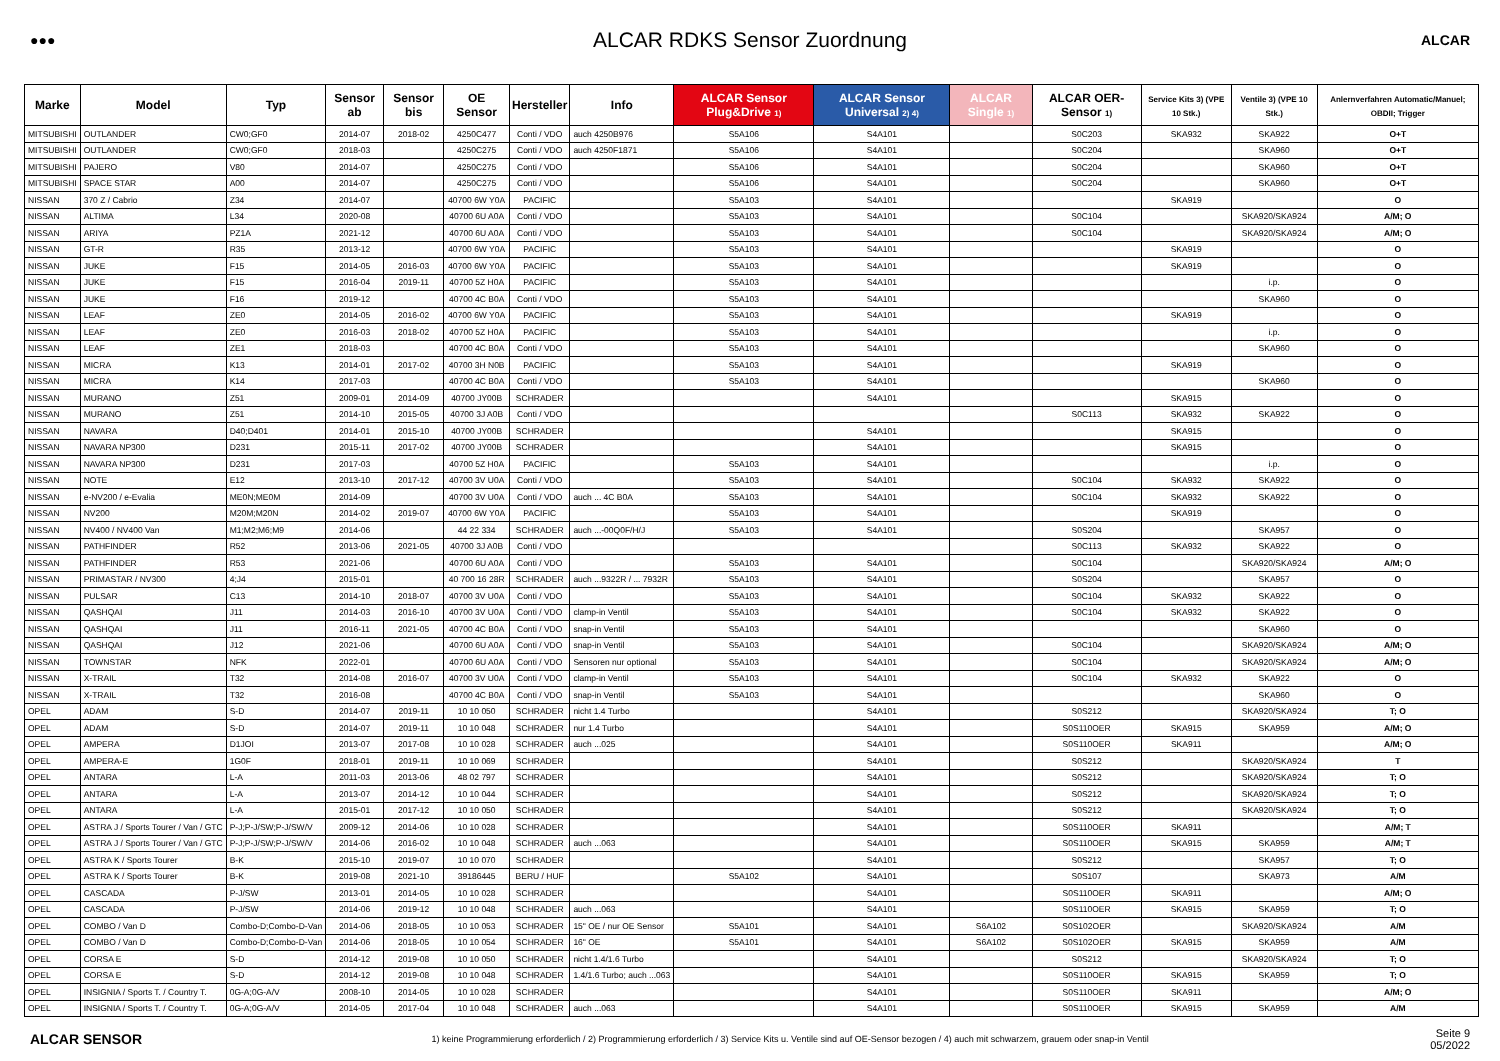●●●
ALCAR RDKS Sensor Zuordnung
ALCAR
| Marke | Model | Typ | Sensor ab | Sensor bis | OE Sensor | Hersteller | Info | ALCAR Sensor Plug&Drive 1) | ALCAR Sensor Universal 2) 4) | ALCAR Single 1) | ALCAR OER-Sensor 1) | Service Kits 3) (VPE 10 Stk.) | Ventile 3) (VPE 10 Stk.) | Anlernverfahren Automatic/Manuel; OBDII; Trigger |
| --- | --- | --- | --- | --- | --- | --- | --- | --- | --- | --- | --- | --- | --- | --- |
| MITSUBISHI | OUTLANDER | CW0;GF0 | 2014-07 | 2018-02 | 4250C477 | Conti / VDO | auch 4250B976 | S5A106 | S4A101 | | S0C203 | SKA932 | SKA922 | O+T |
| MITSUBISHI | OUTLANDER | CW0;GF0 | 2018-03 | | 4250C275 | Conti / VDO | auch 4250F1871 | S5A106 | S4A101 | | S0C204 | | SKA960 | O+T |
| MITSUBISHI | PAJERO | V80 | 2014-07 | | 4250C275 | Conti / VDO | | S5A106 | S4A101 | | S0C204 | | SKA960 | O+T |
| MITSUBISHI | SPACE STAR | A00 | 2014-07 | | 4250C275 | Conti / VDO | | S5A106 | S4A101 | | S0C204 | | SKA960 | O+T |
| NISSAN | 370 Z / Cabrio | Z34 | 2014-07 | | 40700 6W Y0A | PACIFIC | | S5A103 | S4A101 | | | SKA919 | | O |
| NISSAN | ALTIMA | L34 | 2020-08 | | 40700 6U A0A | Conti / VDO | | S5A103 | S4A101 | | S0C104 | | SKA920/SKA924 | A/M; O |
| NISSAN | ARIYA | PZ1A | 2021-12 | | 40700 6U A0A | Conti / VDO | | S5A103 | S4A101 | | S0C104 | | SKA920/SKA924 | A/M; O |
| NISSAN | GT-R | R35 | 2013-12 | | 40700 6W Y0A | PACIFIC | | S5A103 | S4A101 | | | SKA919 | | O |
| NISSAN | JUKE | F15 | 2014-05 | 2016-03 | 40700 6W Y0A | PACIFIC | | S5A103 | S4A101 | | | SKA919 | | O |
| NISSAN | JUKE | F15 | 2016-04 | 2019-11 | 40700 5Z H0A | PACIFIC | | S5A103 | S4A101 | | | | i.p. | O |
| NISSAN | JUKE | F16 | 2019-12 | | 40700 4C B0A | Conti / VDO | | S5A103 | S4A101 | | | | SKA960 | O |
| NISSAN | LEAF | ZE0 | 2014-05 | 2016-02 | 40700 6W Y0A | PACIFIC | | S5A103 | S4A101 | | | SKA919 | | O |
| NISSAN | LEAF | ZE0 | 2016-03 | 2018-02 | 40700 5Z H0A | PACIFIC | | S5A103 | S4A101 | | | | i.p. | O |
| NISSAN | LEAF | ZE1 | 2018-03 | | 40700 4C B0A | Conti / VDO | | S5A103 | S4A101 | | | | SKA960 | O |
| NISSAN | MICRA | K13 | 2014-01 | 2017-02 | 40700 3H N0B | PACIFIC | | S5A103 | S4A101 | | | SKA919 | | O |
| NISSAN | MICRA | K14 | 2017-03 | | 40700 4C B0A | Conti / VDO | | S5A103 | S4A101 | | | | SKA960 | O |
| NISSAN | MURANO | Z51 | 2009-01 | 2014-09 | 40700 JY00B | SCHRADER | | | S4A101 | | | SKA915 | | O |
| NISSAN | MURANO | Z51 | 2014-10 | 2015-05 | 40700 3J A0B | Conti / VDO | | | | | S0C113 | SKA932 | SKA922 | O |
| NISSAN | NAVARA | D40;D401 | 2014-01 | 2015-10 | 40700 JY00B | SCHRADER | | | S4A101 | | | SKA915 | | O |
| NISSAN | NAVARA NP300 | D231 | 2015-11 | 2017-02 | 40700 JY00B | SCHRADER | | | S4A101 | | | SKA915 | | O |
| NISSAN | NAVARA NP300 | D231 | 2017-03 | | 40700 5Z H0A | PACIFIC | | S5A103 | S4A101 | | | | i.p. | O |
| NISSAN | NOTE | E12 | 2013-10 | 2017-12 | 40700 3V U0A | Conti / VDO | | S5A103 | S4A101 | | S0C104 | SKA932 | SKA922 | O |
| NISSAN | e-NV200 / e-Evalia | ME0N;ME0M | 2014-09 | | 40700 3V U0A | Conti / VDO | auch ... 4C B0A | S5A103 | S4A101 | | S0C104 | SKA932 | SKA922 | O |
| NISSAN | NV200 | M20M;M20N | 2014-02 | 2019-07 | 40700 6W Y0A | PACIFIC | | S5A103 | S4A101 | | | SKA919 | | O |
| NISSAN | NV400 / NV400 Van | M1;M2;M6;M9 | 2014-06 | | 44 22 334 | SCHRADER | auch ...-00Q0F/H/J | S5A103 | S4A101 | | S0S204 | | SKA957 | O |
| NISSAN | PATHFINDER | R52 | 2013-06 | 2021-05 | 40700 3J A0B | Conti / VDO | | | | | S0C113 | SKA932 | SKA922 | O |
| NISSAN | PATHFINDER | R53 | 2021-06 | | 40700 6U A0A | Conti / VDO | | S5A103 | S4A101 | | S0C104 | | SKA920/SKA924 | A/M; O |
| NISSAN | PRIMASTAR / NV300 | 4;J4 | 2015-01 | | 40 700 16 28R | SCHRADER | auch ...9322R / ... 7932R | S5A103 | S4A101 | | S0S204 | | SKA957 | O |
| NISSAN | PULSAR | C13 | 2014-10 | 2018-07 | 40700 3V U0A | Conti / VDO | | S5A103 | S4A101 | | S0C104 | SKA932 | SKA922 | O |
| NISSAN | QASHQAI | J11 | 2014-03 | 2016-10 | 40700 3V U0A | Conti / VDO | clamp-in Ventil | S5A103 | S4A101 | | S0C104 | SKA932 | SKA922 | O |
| NISSAN | QASHQAI | J11 | 2016-11 | 2021-05 | 40700 4C B0A | Conti / VDO | snap-in Ventil | S5A103 | S4A101 | | | | SKA960 | O |
| NISSAN | QASHQAI | J12 | 2021-06 | | 40700 6U A0A | Conti / VDO | snap-in Ventil | S5A103 | S4A101 | | S0C104 | | SKA920/SKA924 | A/M; O |
| NISSAN | TOWNSTAR | NFK | 2022-01 | | 40700 6U A0A | Conti / VDO | Sensoren nur optional | S5A103 | S4A101 | | S0C104 | | SKA920/SKA924 | A/M; O |
| NISSAN | X-TRAIL | T32 | 2014-08 | 2016-07 | 40700 3V U0A | Conti / VDO | clamp-in Ventil | S5A103 | S4A101 | | S0C104 | SKA932 | SKA922 | O |
| NISSAN | X-TRAIL | T32 | 2016-08 | | 40700 4C B0A | Conti / VDO | snap-in Ventil | S5A103 | S4A101 | | | | SKA960 | O |
| OPEL | ADAM | S-D | 2014-07 | 2019-11 | 10 10 050 | SCHRADER | nicht 1.4 Turbo | | S4A101 | | S0S212 | | SKA920/SKA924 | T; O |
| OPEL | ADAM | S-D | 2014-07 | 2019-11 | 10 10 048 | SCHRADER | nur 1.4 Turbo | | S4A101 | | S0S110OER | SKA915 | SKA959 | A/M; O |
| OPEL | AMPERA | D1JOI | 2013-07 | 2017-08 | 10 10 028 | SCHRADER | auch ...025 | | S4A101 | | S0S110OER | SKA911 | | A/M; O |
| OPEL | AMPERA-E | 1G0F | 2018-01 | 2019-11 | 10 10 069 | SCHRADER | | | S4A101 | | S0S212 | | SKA920/SKA924 | T |
| OPEL | ANTARA | L-A | 2011-03 | 2013-06 | 48 02 797 | SCHRADER | | | S4A101 | | S0S212 | | SKA920/SKA924 | T; O |
| OPEL | ANTARA | L-A | 2013-07 | 2014-12 | 10 10 044 | SCHRADER | | | S4A101 | | S0S212 | | SKA920/SKA924 | T; O |
| OPEL | ANTARA | L-A | 2015-01 | 2017-12 | 10 10 050 | SCHRADER | | | S4A101 | | S0S212 | | SKA920/SKA924 | T; O |
| OPEL | ASTRA J / Sports Tourer / Van / GTC | P-J;P-J/SW;P-J/SW/V | 2009-12 | 2014-06 | 10 10 028 | SCHRADER | | | S4A101 | | S0S110OER | SKA911 | | A/M; T |
| OPEL | ASTRA J / Sports Tourer / Van / GTC | P-J;P-J/SW;P-J/SW/V | 2014-06 | 2016-02 | 10 10 048 | SCHRADER | auch ...063 | | S4A101 | | S0S110OER | SKA915 | SKA959 | A/M; T |
| OPEL | ASTRA K / Sports Tourer | B-K | 2015-10 | 2019-07 | 10 10 070 | SCHRADER | | | S4A101 | | S0S212 | | SKA957 | T; O |
| OPEL | ASTRA K / Sports Tourer | B-K | 2019-08 | 2021-10 | 39186445 | BERU / HUF | | S5A102 | S4A101 | | S0S107 | | SKA973 | A/M |
| OPEL | CASCADA | P-J/SW | 2013-01 | 2014-05 | 10 10 028 | SCHRADER | | | S4A101 | | S0S110OER | SKA911 | | A/M; O |
| OPEL | CASCADA | P-J/SW | 2014-06 | 2019-12 | 10 10 048 | SCHRADER | auch ...063 | | S4A101 | | S0S110OER | SKA915 | SKA959 | T; O |
| OPEL | COMBO / Van D | Combo-D;Combo-D-Van | 2014-06 | 2018-05 | 10 10 053 | SCHRADER | 15" OE / nur OE Sensor | S5A101 | S4A101 | S6A102 | S0S102OER | | SKA920/SKA924 | A/M |
| OPEL | COMBO / Van D | Combo-D;Combo-D-Van | 2014-06 | 2018-05 | 10 10 054 | SCHRADER | 16" OE | S5A101 | S4A101 | S6A102 | S0S102OER | SKA915 | SKA959 | A/M |
| OPEL | CORSA E | S-D | 2014-12 | 2019-08 | 10 10 050 | SCHRADER | nicht 1.4/1.6 Turbo | | S4A101 | | S0S212 | | SKA920/SKA924 | T; O |
| OPEL | CORSA E | S-D | 2014-12 | 2019-08 | 10 10 048 | SCHRADER | 1.4/1.6 Turbo; auch ...063 | | S4A101 | | S0S110OER | SKA915 | SKA959 | T; O |
| OPEL | INSIGNIA / Sports T. / Country T. | 0G-A;0G-A/V | 2008-10 | 2014-05 | 10 10 028 | SCHRADER | | | S4A101 | | S0S110OER | SKA911 | | A/M; O |
| OPEL | INSIGNIA / Sports T. / Country T. | 0G-A;0G-A/V | 2014-05 | 2017-04 | 10 10 048 | SCHRADER | auch ...063 | | S4A101 | | S0S110OER | SKA915 | SKA959 | A/M |
ALCAR SENSOR
1) keine Programmierung erforderlich / 2) Programmierung erforderlich / 3) Service Kits u. Ventile sind auf OE-Sensor bezogen / 4) auch mit schwarzem, grauem oder snap-in Ventil
Seite 9
05/2022